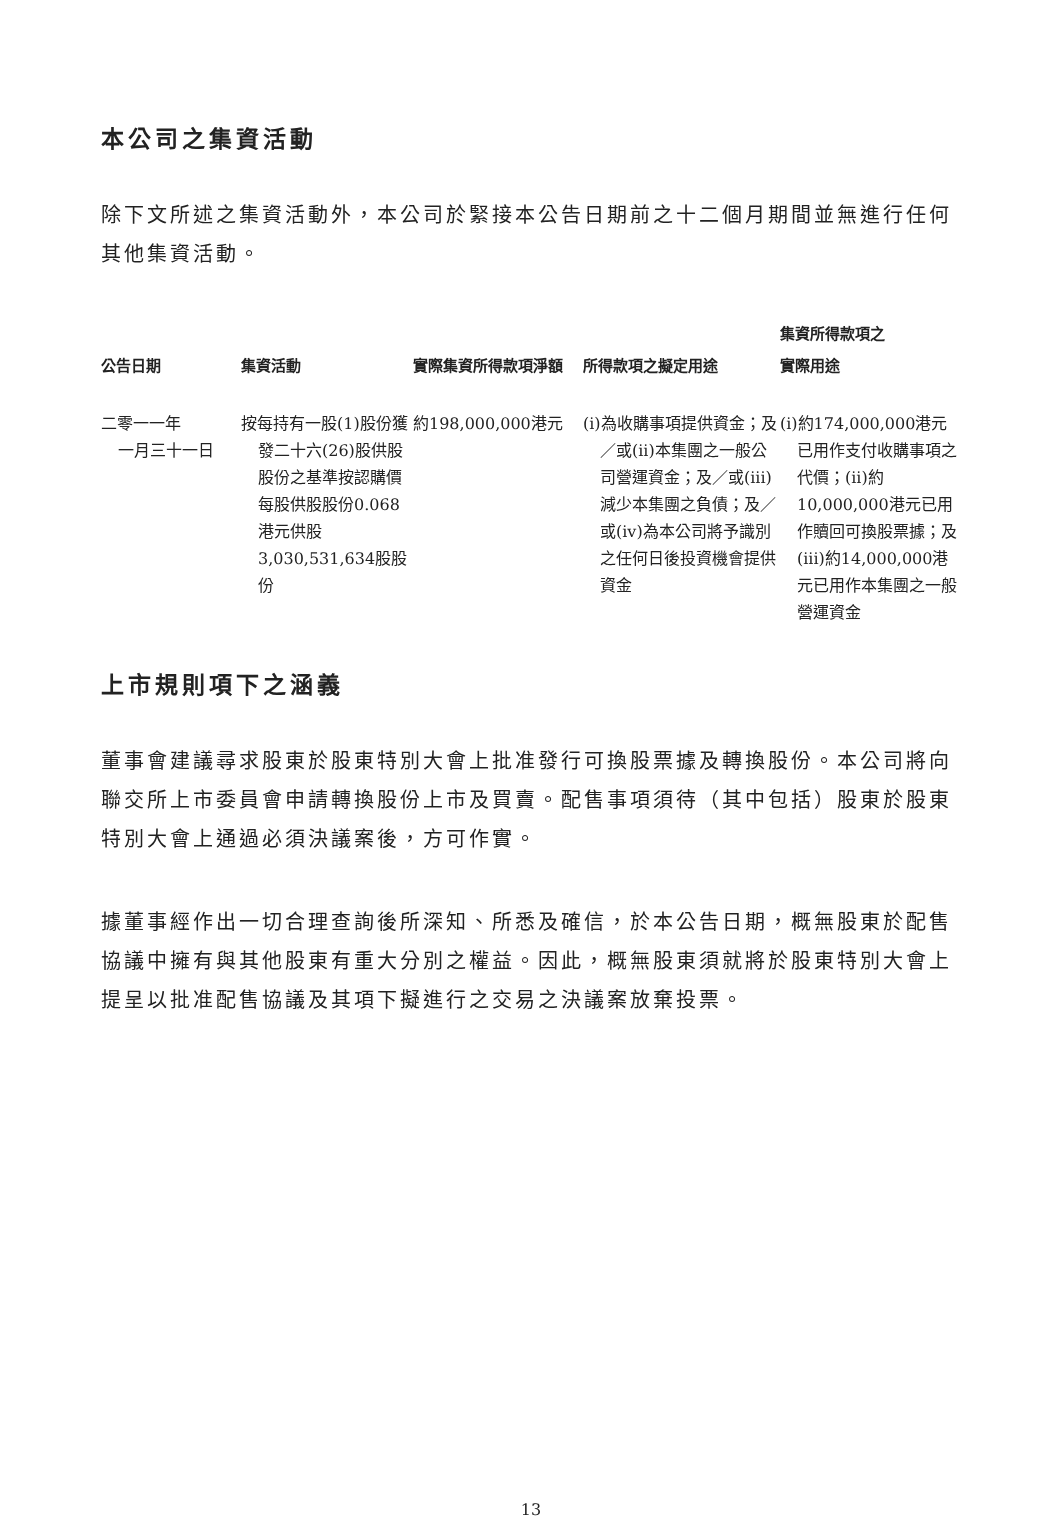本公司之集資活動
除下文所述之集資活動外，本公司於緊接本公告日期前之十二個月期間並無進行任何其他集資活動。
| 公告日期 | 集資活動 | 實際集資所得款項淨額 | 所得款項之擬定用途 | 集資所得款項之 實際用途 |
| --- | --- | --- | --- | --- |
| 二零一一年 一月三十一日 | 按每持有一股(1)股份獲發二十六(26)股供股股份之基準按認購價每股供股股份0.068港元供股3,030,531,634股股份 | 約198,000,000港元 | (i)為收購事項提供資金；及／或(ii)本集團之一般公司營運資金；及／或(iii)減少本集團之負債；及／或(iv)為本公司將予識別之任何日後投資機會提供資金 | (i)約174,000,000港元已用作支付收購事項之代價；(ii)約10,000,000港元已用作贖回可換股票據；及(iii)約14,000,000港元已用作本集團之一般營運資金 |
上市規則項下之涵義
董事會建議尋求股東於股東特別大會上批准發行可換股票據及轉換股份。本公司將向聯交所上市委員會申請轉換股份上市及買賣。配售事項須待（其中包括）股東於股東特別大會上通過必須決議案後，方可作實。
據董事經作出一切合理查詢後所深知、所悉及確信，於本公告日期，概無股東於配售協議中擁有與其他股東有重大分別之權益。因此，概無股東須就將於股東特別大會上提呈以批准配售協議及其項下擬進行之交易之決議案放棄投票。
13